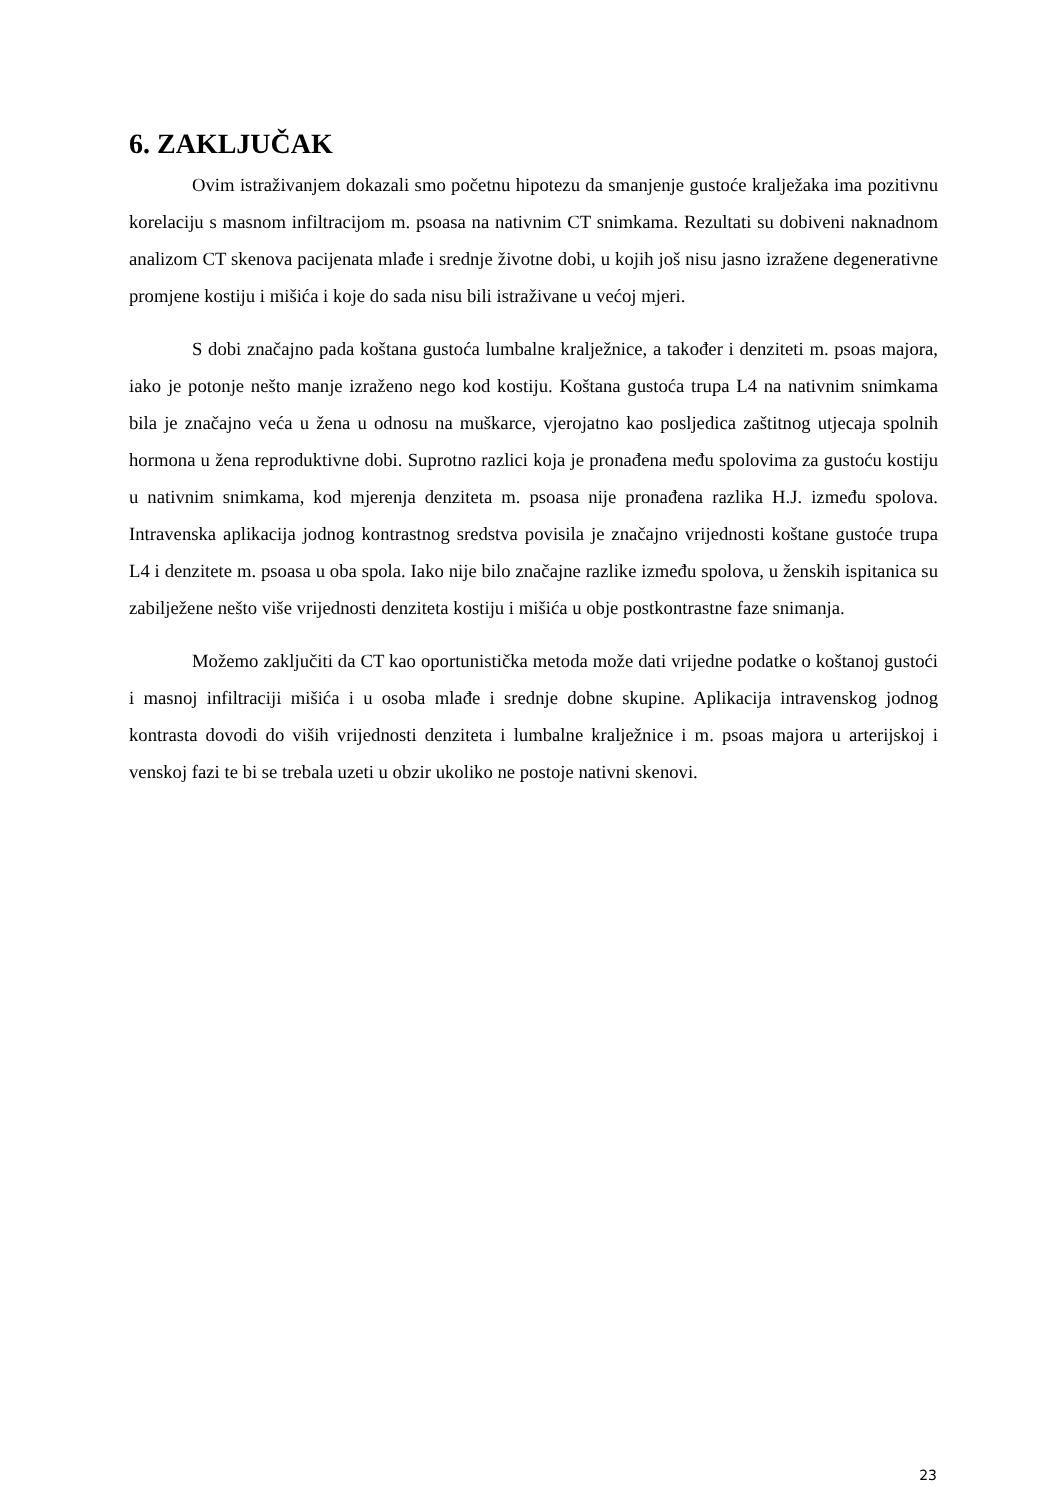6. ZAKLJUČAK
Ovim istraživanjem dokazali smo početnu hipotezu da smanjenje gustoće kralježaka ima pozitivnu korelaciju s masnom infiltracijom m. psoasa na nativnim CT snimkama. Rezultati su dobiveni naknadnom analizom CT skenova pacijenata mlađe i srednje životne dobi, u kojih još nisu jasno izražene degenerativne promjene kostiju i mišića i koje do sada nisu bili istraživane u većoj mjeri.
S dobi značajno pada koštana gustoća lumbalne kralježnice, a također i denziteti m. psoas majora, iako je potonje nešto manje izraženo nego kod kostiju. Koštana gustoća trupa L4 na nativnim snimkama bila je značajno veća u žena u odnosu na muškarce, vjerojatno kao posljedica zaštitnog utjecaja spolnih hormona u žena reproduktivne dobi. Suprotno razlici koja je pronađena među spolovima za gustoću kostiju u nativnim snimkama, kod mjerenja denziteta m. psoasa nije pronađena razlika H.J. između spolova. Intravenska aplikacija jodnog kontrastnog sredstva povisila je značajno vrijednosti koštane gustoće trupa L4 i denzitete m. psoasa u oba spola. Iako nije bilo značajne razlike između spolova, u ženskih ispitanica su zabilježene nešto više vrijednosti denziteta kostiju i mišića u obje postkontrastne faze snimanja.
Možemo zaključiti da CT kao oportunistička metoda može dati vrijedne podatke o koštanoj gustoći i masnoj infiltraciji mišića i u osoba mlađe i srednje dobne skupine. Aplikacija intravenskog jodnog kontrasta dovodi do viših vrijednosti denziteta i lumbalne kralježnice i m. psoas majora u arterijskoj i venskoj fazi te bi se trebala uzeti u obzir ukoliko ne postoje nativni skenovi.
23